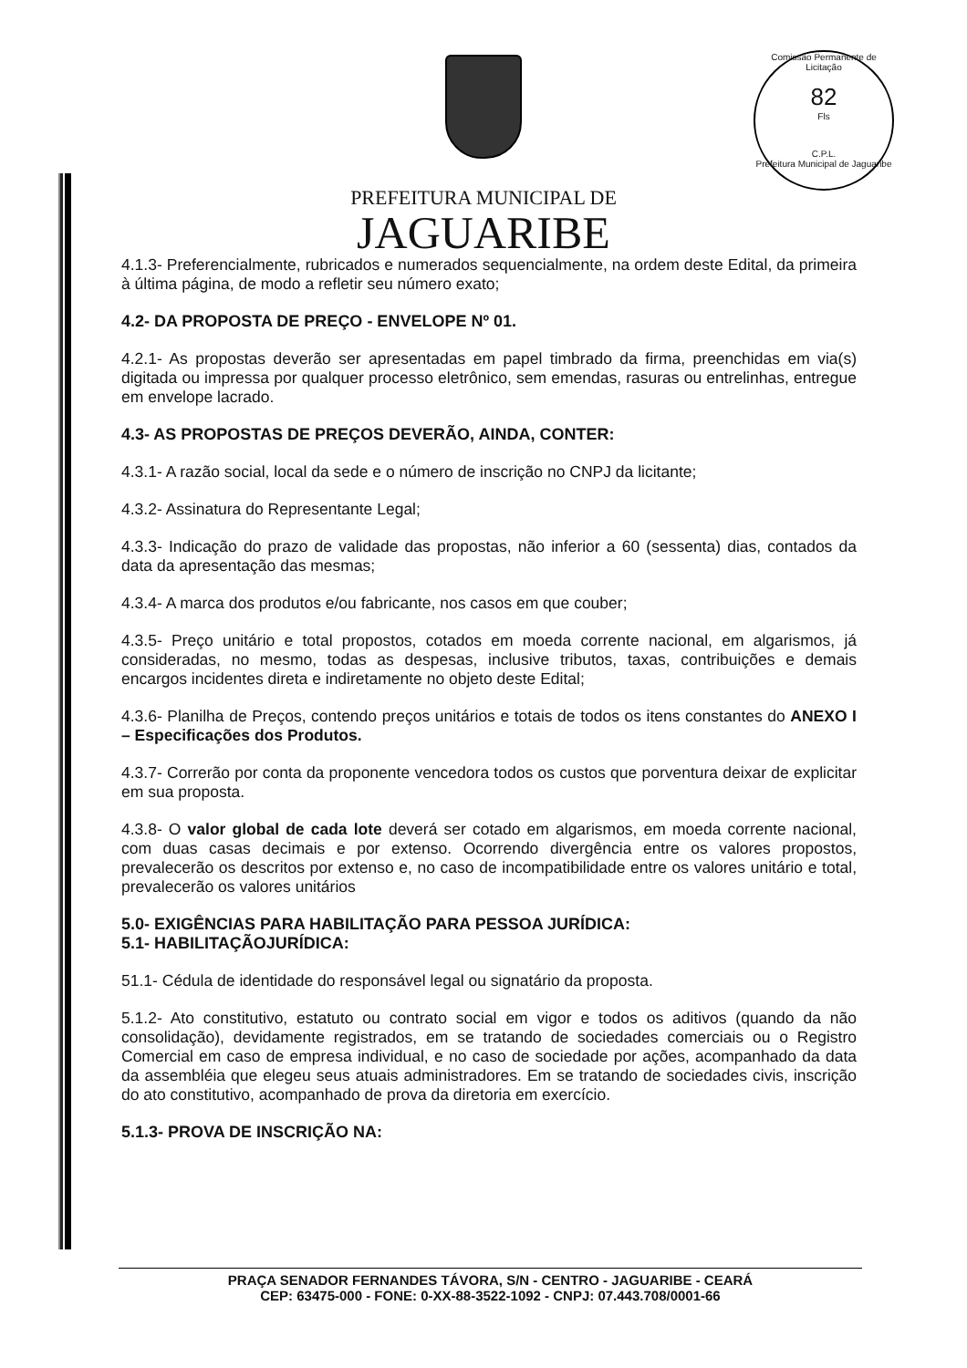Comissão Permanente de Licitação
82
Fls
C.P.L.
Prefeitura Municipal de Jaguaribe
PREFEITURA MUNICIPAL DE
JAGUARIBE
4.1.3- Preferencialmente, rubricados e numerados sequencialmente, na ordem deste Edital, da primeira à última página, de modo a refletir seu número exato;
4.2- DA PROPOSTA DE PREÇO - ENVELOPE Nº 01.
4.2.1- As propostas deverão ser apresentadas em papel timbrado da firma, preenchidas em via(s) digitada ou impressa por qualquer processo eletrônico, sem emendas, rasuras ou entrelinhas, entregue em envelope lacrado.
4.3- AS PROPOSTAS DE PREÇOS DEVERÃO, AINDA, CONTER:
4.3.1- A razão social, local da sede e o número de inscrição no CNPJ da licitante;
4.3.2- Assinatura do Representante Legal;
4.3.3- Indicação do prazo de validade das propostas, não inferior a 60 (sessenta) dias, contados da data da apresentação das mesmas;
4.3.4- A marca dos produtos e/ou fabricante, nos casos em que couber;
4.3.5- Preço unitário e total propostos, cotados em moeda corrente nacional, em algarismos, já consideradas, no mesmo, todas as despesas, inclusive tributos, taxas, contribuições e demais encargos incidentes direta e indiretamente no objeto deste Edital;
4.3.6- Planilha de Preços, contendo preços unitários e totais de todos os itens constantes do ANEXO I – Especificações dos Produtos.
4.3.7- Correrão por conta da proponente vencedora todos os custos que porventura deixar de explicitar em sua proposta.
4.3.8- O valor global de cada lote deverá ser cotado em algarismos, em moeda corrente nacional, com duas casas decimais e por extenso. Ocorrendo divergência entre os valores propostos, prevalecerão os descritos por extenso e, no caso de incompatibilidade entre os valores unitário e total, prevalecerão os valores unitários
5.0- EXIGÊNCIAS PARA HABILITAÇÃO PARA PESSOA JURÍDICA:
5.1- HABILITAÇÃOJURÍDICA:
51.1- Cédula de identidade do responsável legal ou signatário da proposta.
5.1.2- Ato constitutivo, estatuto ou contrato social em vigor e todos os aditivos (quando da não consolidação), devidamente registrados, em se tratando de sociedades comerciais ou o Registro Comercial em caso de empresa individual, e no caso de sociedade por ações, acompanhado da data da assembléia que elegeu seus atuais administradores. Em se tratando de sociedades civis, inscrição do ato constitutivo, acompanhado de prova da diretoria em exercício.
5.1.3- PROVA DE INSCRIÇÃO NA:
PRAÇA SENADOR FERNANDES TÁVORA, S/N - CENTRO - JAGUARIBE - CEARÁ
CEP: 63475-000 - FONE: 0-XX-88-3522-1092 - CNPJ: 07.443.708/0001-66